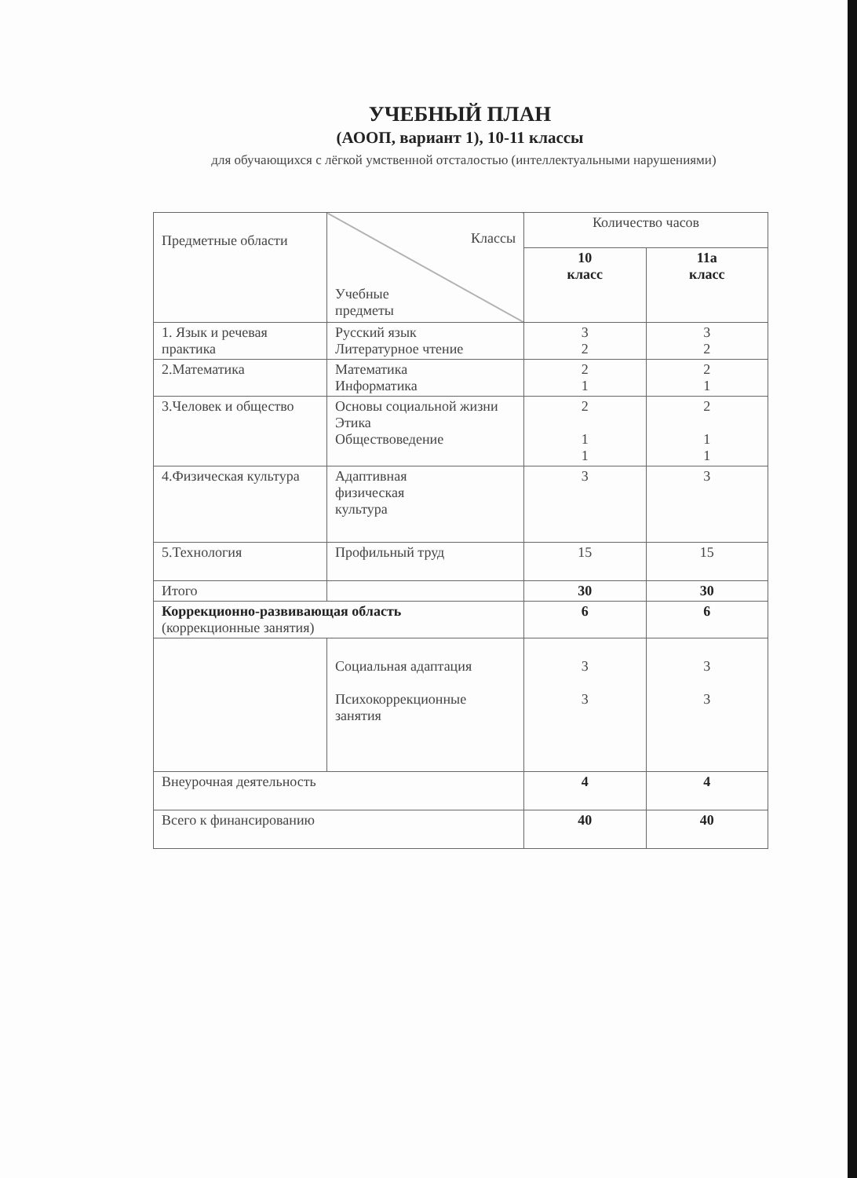УЧЕБНЫЙ ПЛАН
(АООП, вариант 1), 10-11 классы
для обучающихся с лёгкой умственной отсталостью (интеллектуальными нарушениями)
| Предметные области | Классы Учебные предметы | Количество часов | |
| --- | --- | --- | --- |
| | | 10 класс | 11а класс |
| 1. Язык и речевая практика | Русский язык Литературное чтение | 3 2 | 3 2 |
| 2.Математика | Математика Информатика | 2 1 | 2 1 |
| 3.Человек и общество | Основы социальной жизни Этика Обществоведение | 2 1 1 | 2 1 1 |
| 4.Физическая культура | Адаптивная физическая культура | 3 | 3 |
| 5.Технология | Профильный труд | 15 | 15 |
| Итого | | 30 | 30 |
| Коррекционно-развивающая область (коррекционные занятия) | | 6 | 6 |
| | Социальная адаптация Психокоррекционные занятия | 3 3 | 3 3 |
| Внеурочная деятельность | | 4 | 4 |
| Всего к финансированию | | 40 | 40 |